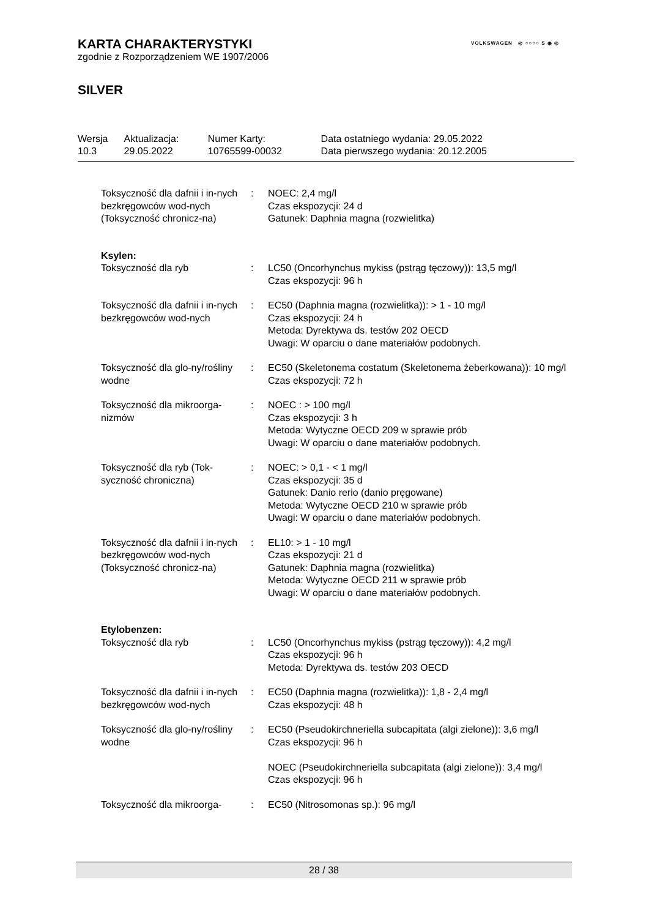VOLKSWAGEN ◎ ○○○○ S ◉ ◎
KARTA CHARAKTERYSTYKI
zgodnie z Rozporządzeniem WE 1907/2006
SILVER
| Wersja 10.3 | Aktualizacja: 29.05.2022 | Numer Karty: 10765599-00032 | Data ostatniego wydania: 29.05.2022 Data pierwszego wydania: 20.12.2005 |
| Toksyczność dla dafnii i in-nych bezkręgowców wod-nych (Toksyczność chronicz-na) | : | NOEC: 2,4 mg/l Czas ekspozycji: 24 d Gatunek: Daphnia magna (rozwielitka) |
| Ksylen: | | |
| Toksyczność dla ryb | : | LC50 (Oncorhynchus mykiss (pstrąg tęczowy)): 13,5 mg/l Czas ekspozycji: 96 h |
| Toksyczność dla dafnii i in-nych bezkręgowców wod-nych | : | EC50 (Daphnia magna (rozwielitka)): > 1 - 10 mg/l Czas ekspozycji: 24 h Metoda: Dyrektywa ds. testów 202 OECD Uwagi: W oparciu o dane materiałów podobnych. |
| Toksyczność dla glo-ny/rośliny wodne | : | EC50 (Skeletonema costatum (Skeletonema żeberkowana)): 10 mg/l Czas ekspozycji: 72 h |
| Toksyczność dla mikroorga-nizmów | : | NOEC : > 100 mg/l Czas ekspozycji: 3 h Metoda: Wytyczne OECD 209 w sprawie prób Uwagi: W oparciu o dane materiałów podobnych. |
| Toksyczność dla ryb (Tok-syczność chroniczna) | : | NOEC: > 0,1 - < 1 mg/l Czas ekspozycji: 35 d Gatunek: Danio rerio (danio pręgowane) Metoda: Wytyczne OECD 210 w sprawie prób Uwagi: W oparciu o dane materiałów podobnych. |
| Toksyczność dla dafnii i in-nych bezkręgowców wod-nych (Toksyczność chronicz-na) | : | EL10: > 1 - 10 mg/l Czas ekspozycji: 21 d Gatunek: Daphnia magna (rozwielitka) Metoda: Wytyczne OECD 211 w sprawie prób Uwagi: W oparciu o dane materiałów podobnych. |
| Etylobenzen: | | |
| Toksyczność dla ryb | : | LC50 (Oncorhynchus mykiss (pstrąg tęczowy)): 4,2 mg/l Czas ekspozycji: 96 h Metoda: Dyrektywa ds. testów 203 OECD |
| Toksyczność dla dafnii i in-nych bezkręgowców wod-nych | : | EC50 (Daphnia magna (rozwielitka)): 1,8 - 2,4 mg/l Czas ekspozycji: 48 h |
| Toksyczność dla glo-ny/rośliny wodne | : | EC50 (Pseudokirchneriella subcapitata (algi zielone)): 3,6 mg/l Czas ekspozycji: 96 h NOEC (Pseudokirchneriella subcapitata (algi zielone)): 3,4 mg/l Czas ekspozycji: 96 h |
| Toksyczność dla mikroorga- | : | EC50 (Nitrosomonas sp.): 96 mg/l |
28 / 38